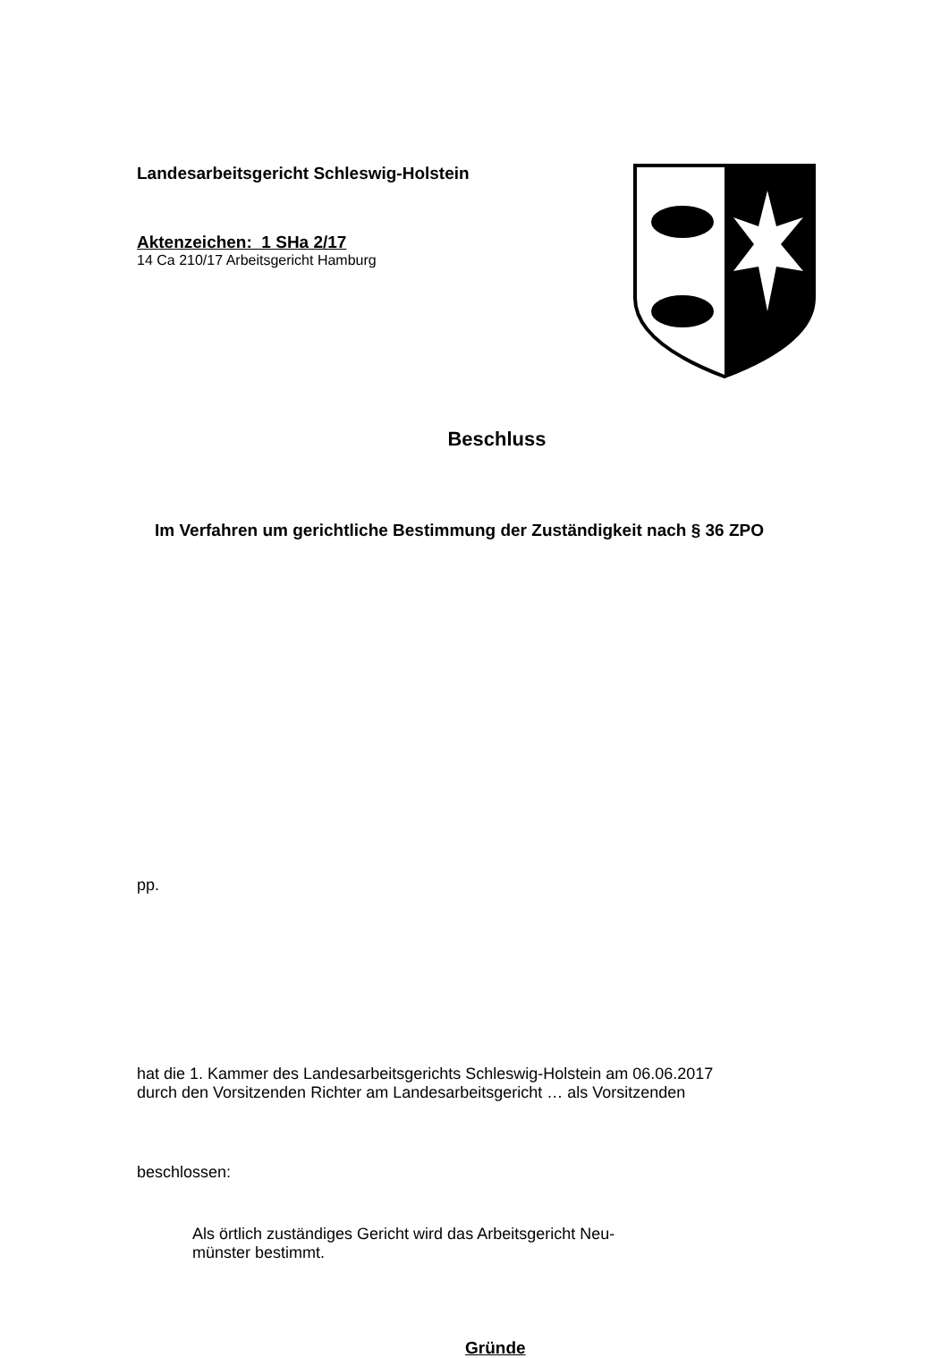Landesarbeitsgericht Schleswig-Holstein
Aktenzeichen: 1 SHa 2/17
14 Ca 210/17 Arbeitsgericht Hamburg
Beschluss
Im Verfahren um gerichtliche Bestimmung der Zuständigkeit nach § 36 ZPO
pp.
hat die 1. Kammer des Landesarbeitsgerichts Schleswig-Holstein am 06.06.2017
durch den Vorsitzenden Richter am Landesarbeitsgericht … als Vorsitzenden
beschlossen:
Als örtlich zuständiges Gericht wird das Arbeitsgericht Neu-
münster bestimmt.
Gründe